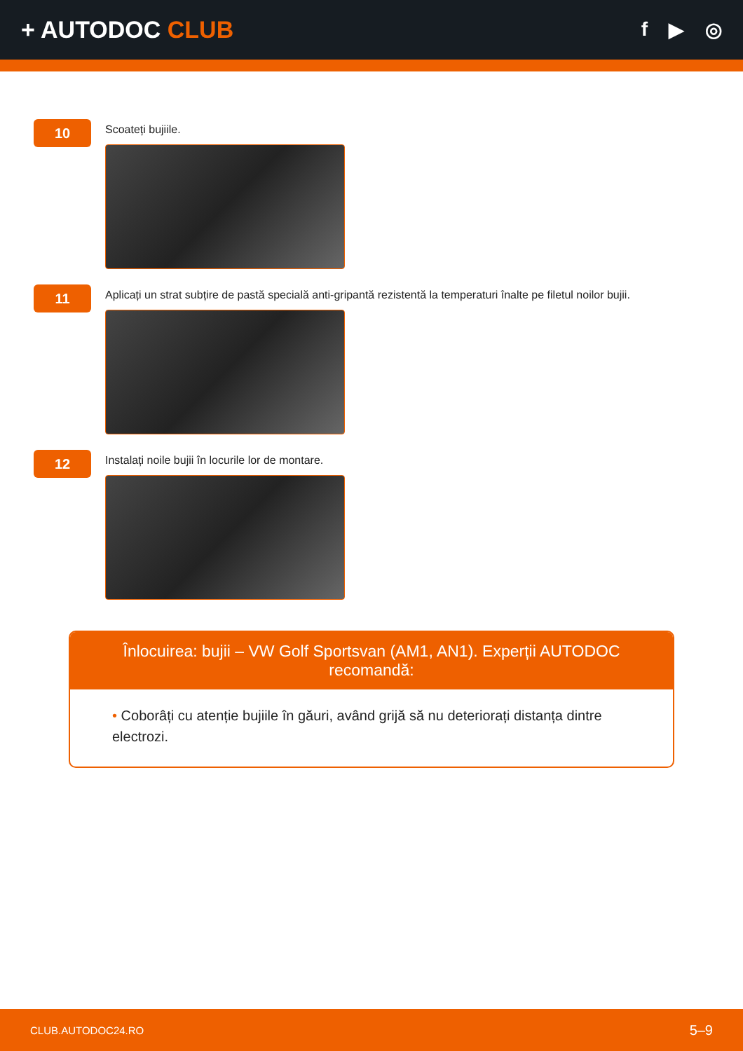+ AUTODOC CLUB
f ▶ ◎
10
Scoateți bujiile.
11
Aplicați un strat subțire de pastă specială anti-gripantă rezistentă la temperaturi înalte pe filetul noilor bujii.
12
Instalați noile bujii în locurile lor de montare.
Înlocuirea: bujii – VW Golf Sportsvan (AM1, AN1). Experții AUTODOC recomandă:
• Coborâți cu atenție bujiile în găuri, având grijă să nu deteriorați distanța dintre electrozi.
CLUB.AUTODOC24.RO 5–9